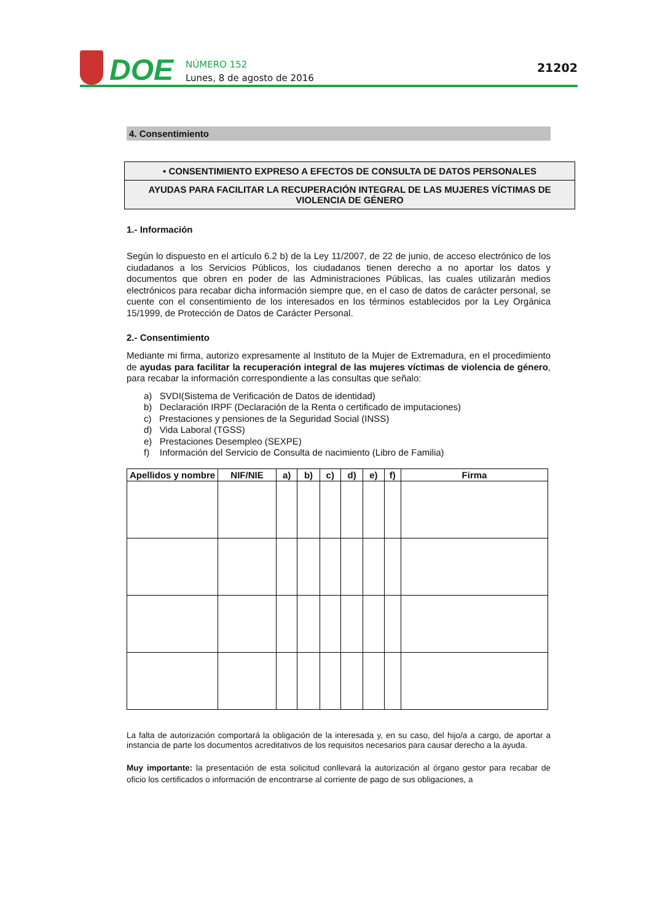DOE
NÚMERO 152
Lunes, 8 de agosto de 2016
21202
4. Consentimiento
• CONSENTIMIENTO EXPRESO A EFECTOS DE CONSULTA DE DATOS PERSONALES
AYUDAS PARA FACILITAR LA RECUPERACIÓN INTEGRAL DE LAS MUJERES VÍCTIMAS DE VIOLENCIA DE GÉNERO
1.- Información
Según lo dispuesto en el artículo 6.2 b) de la Ley 11/2007, de 22 de junio, de acceso electrónico de los ciudadanos a los Servicios Públicos, los ciudadanos tienen derecho a no aportar los datos y documentos que obren en poder de las Administraciones Públicas, las cuales utilizarán medios electrónicos para recabar dicha información siempre que, en el caso de datos de carácter personal, se cuente con el consentimiento de los interesados en los términos establecidos por la Ley Orgánica 15/1999, de Protección de Datos de Carácter Personal.
2.- Consentimiento
Mediante mi firma, autorizo expresamente al Instituto de la Mujer de Extremadura, en el procedimiento de ayudas para facilitar la recuperación integral de las mujeres víctimas de violencia de género, para recabar la información correspondiente a las consultas que señalo:
a) SVDI(Sistema de Verificación de Datos de identidad)
b) Declaración IRPF (Declaración de la Renta o certificado de imputaciones)
c) Prestaciones y pensiones de la Seguridad Social (INSS)
d) Vida Laboral (TGSS)
e) Prestaciones Desempleo (SEXPE)
f) Información del Servicio de Consulta de nacimiento (Libro de Familia)
| Apellidos y nombre | NIF/NIE | a) | b) | c) | d) | e) | f) | Firma |
| --- | --- | --- | --- | --- | --- | --- | --- | --- |
La falta de autorización comportará la obligación de la interesada y, en su caso, del hijo/a a cargo, de aportar a instancia de parte los documentos acreditativos de los requisitos necesarios para causar derecho a la ayuda.
Muy importante: la presentación de esta solicitud conllevará la autorización al órgano gestor para recabar de oficio los certificados o información de encontrarse al corriente de pago de sus obligaciones, a